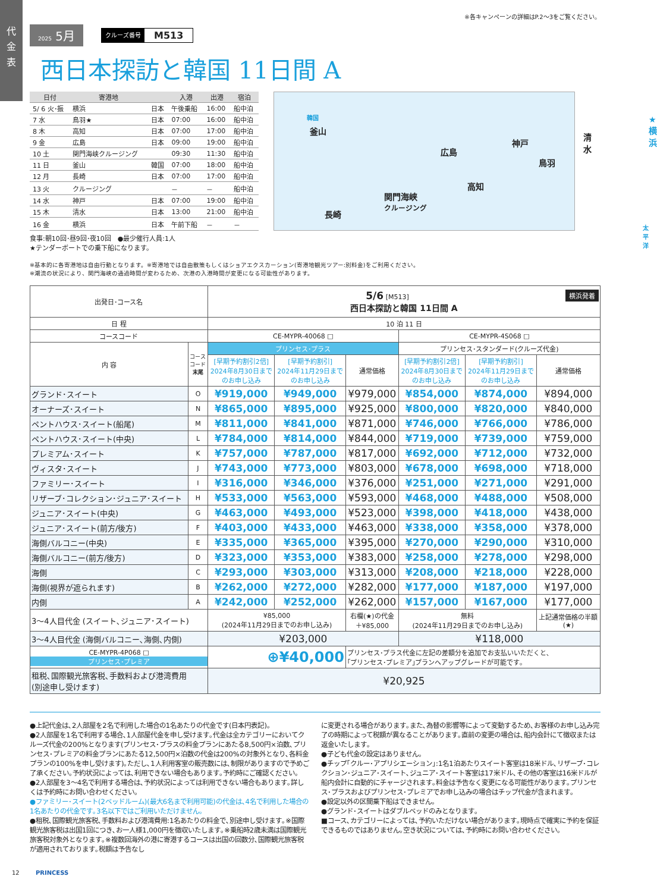代
金
表
※各キャンペーンの詳細はP.2～3をご覧ください。
2025 5月
クルーズ番号 M513
西日本探訪と韓国 11日間 A
| 日付 | 寄港地 | | 入港 | 出港 | 宿泊 |
| --- | --- | --- | --- | --- | --- |
| 5/ 6 火･振 | 横浜 | 日本 | 午後乗船 | 16:00 | 船中泊 |
| 7 水 | 鳥羽★ | 日本 | 07:00 | 16:00 | 船中泊 |
| 8 木 | 高知 | 日本 | 07:00 | 17:00 | 船中泊 |
| 9 金 | 広島 | 日本 | 09:00 | 19:00 | 船中泊 |
| 10 土 | 関門海峡クルージング | | 09:30 | 11:30 | 船中泊 |
| 11 日 | 釜山 | 韓国 | 07:00 | 18:00 | 船中泊 |
| 12 月 | 長崎 | 日本 | 07:00 | 17:00 | 船中泊 |
| 13 火 | クルージング | | － | － | 船中泊 |
| 14 水 | 神戸 | 日本 | 07:00 | 19:00 | 船中泊 |
| 15 木 | 清水 | 日本 | 13:00 | 21:00 | 船中泊 |
| 16 金 | 横浜 | 日本 | 午前下船 | － | － |
食事:朝10回･昼9回･夜10回　●最少催行人員:1人
★テンダーボートでの乗下船になります。
韓国
釜山
長崎
関門海峡
クルージング
広島
高知
神戸
鳥羽
清水
★横浜
太平洋
※基本的に各寄港地は自由行動となります。※寄港地では自由散策もしくはショアエクスカーション(寄港地観光ツアー:別料金)をご利用ください。
※潮流の状況により、関門海峡の通過時間が変わるため、次港の入港時間が変更になる可能性があります。
| 出発日･コース名 | | 5/6 [M513] 横浜発着 西日本探訪と韓国 11日間 A | | | | | |
| --- | --- | --- | --- | --- | --- | --- | --- |
| 日 程 | | 10 泊 11 日 | | | | | |
| コースコード | | CE-MYPR-40068 □ | | | CE-MYPR-4S068 □ | | |
| 内 容 | コース コード 末尾 | プリンセス･プラス | | | プリンセス･スタンダード(クルーズ代金) | | |
| | | [早期予約割引2倍] 2024年8月30日まで のお申し込み | [早期予約割引] 2024年11月29日まで のお申し込み | 通常価格 | [早期予約割引2倍] 2024年8月30日まで のお申し込み | [早期予約割引] 2024年11月29日まで のお申し込み | 通常価格 |
| グランド･スイート | O | ¥919,000 | ¥949,000 | ¥979,000 | ¥854,000 | ¥874,000 | ¥894,000 |
| オーナーズ･スイート | N | ¥865,000 | ¥895,000 | ¥925,000 | ¥800,000 | ¥820,000 | ¥840,000 |
| ペントハウス･スイート(船尾) | M | ¥811,000 | ¥841,000 | ¥871,000 | ¥746,000 | ¥766,000 | ¥786,000 |
| ペントハウス･スイート(中央) | L | ¥784,000 | ¥814,000 | ¥844,000 | ¥719,000 | ¥739,000 | ¥759,000 |
| プレミアム･スイート | K | ¥757,000 | ¥787,000 | ¥817,000 | ¥692,000 | ¥712,000 | ¥732,000 |
| ヴィスタ･スイート | J | ¥743,000 | ¥773,000 | ¥803,000 | ¥678,000 | ¥698,000 | ¥718,000 |
| ファミリー･スイート | I | ¥316,000 | ¥346,000 | ¥376,000 | ¥251,000 | ¥271,000 | ¥291,000 |
| リザーブ･コレクション･ジュニア･スイート | H | ¥533,000 | ¥563,000 | ¥593,000 | ¥468,000 | ¥488,000 | ¥508,000 |
| ジュニア･スイート(中央) | G | ¥463,000 | ¥493,000 | ¥523,000 | ¥398,000 | ¥418,000 | ¥438,000 |
| ジュニア･スイート(前方/後方) | F | ¥403,000 | ¥433,000 | ¥463,000 | ¥338,000 | ¥358,000 | ¥378,000 |
| 海側バルコニー(中央) | E | ¥335,000 | ¥365,000 | ¥395,000 | ¥270,000 | ¥290,000 | ¥310,000 |
| 海側バルコニー(前方/後方) | D | ¥323,000 | ¥353,000 | ¥383,000 | ¥258,000 | ¥278,000 | ¥298,000 |
| 海側 | C | ¥293,000 | ¥303,000 | ¥313,000 | ¥208,000 | ¥218,000 | ¥228,000 |
| 海側(視界が遮られます) | B | ¥262,000 | ¥272,000 | ¥282,000 | ¥177,000 | ¥187,000 | ¥197,000 |
| 内側 | A | ¥242,000 | ¥252,000 | ¥262,000 | ¥157,000 | ¥167,000 | ¥177,000 |
| 3～4人目代金 (スイート､ジュニア･スイート) | | ¥85,000 (2024年11月29日までのお申し込み) | | 右欄(★)の代金 ＋¥85,000 | 無料 (2024年11月29日までのお申し込み) | | 上記通常価格の半額 (★) |
| 3～4人目代金 (海側バルコニー､海側､内側) | | ¥203,000 | | | ¥118,000 | | |
| CE-MYPR-4P068 □ プリンセス･プレミア | | ⊕¥40,000 | | プリンセス･プラス代金に左記の差額分を追加でお支払いいただくと､ ｢プリンセス･プレミア｣プランへアップグレードが可能です｡ | | | |
| 租税､国際観光旅客税､手数料および港湾費用 (別途申し受けます) | | ¥20,925 | | | | | |
●上記代金は､2人部屋を2名で利用した場合の1名あたりの代金です(日本円表記)｡
●2人部屋を1名で利用する場合､1人部屋代金を申し受けます｡代金は全カテゴリーにおいてクルーズ代金の200%となります(プリンセス･プラスの料金プランにあたる8,500円×泊数､プリンセス･プレミアの料金プランにあたる12,500円×泊数の代金は200%の対象外となり､各料金プランの100%を申し受けます)｡ただし､1人利用客室の販売数には､制限がありますので予めご了承ください｡予約状況によっては､利用できない場合もあります｡予約時にご確認ください｡
●2人部屋を3～4名で利用する場合は､予約状況によっては利用できない場合もあります｡詳しくは予約時にお問い合わせください｡
●ファミリー･スイート(2ベッドルーム)(最大6名まで利用可能)の代金は､4名で利用した場合の1名あたりの代金です｡3名以下ではご利用いただけません｡
●租税､国際観光旅客税､手数料および港湾費用:1名あたりの料金で､別途申し受けます｡※国際観光旅客税は出国1回につき､お一人様1,000円を徴収いたします｡※乗船時2歳未満は国際観光旅客税対象外となります｡※複数回海外の港に寄港するコースは出国の回数分､国際観光旅客税が適用されております｡税額は予告なし
に変更される場合があります｡また､為替の影響等によって変動するため､お客様のお申し込み完了の時期によって税額が異なることがあります｡直前の変更の場合は､船内会計にて徴収または返金いたします｡
●子ども代金の設定はありません｡
●チップ｢クルー･アプリシエーション｣:1名1泊あたりスイート客室は18米ドル､リザーブ･コレクション･ジュニア･スイート､ジュニア･スイート客室は17米ドル､その他の客室は16米ドルが船内会計に自動的にチャージされます｡料金は予告なく変更になる可能性があります｡プリンセス･プラスおよびプリンセス･プレミアでお申し込みの場合はチップ代金が含まれます｡
●設定以外の区間乗下船はできません｡
●グランド･スイートはダブルベッドのみとなります｡
■コース､カテゴリーによっては､予約いただけない場合があります｡現時点で確実に予約を保証できるものではありません｡空き状況については､予約時にお問い合わせください｡
12 PRINCESS